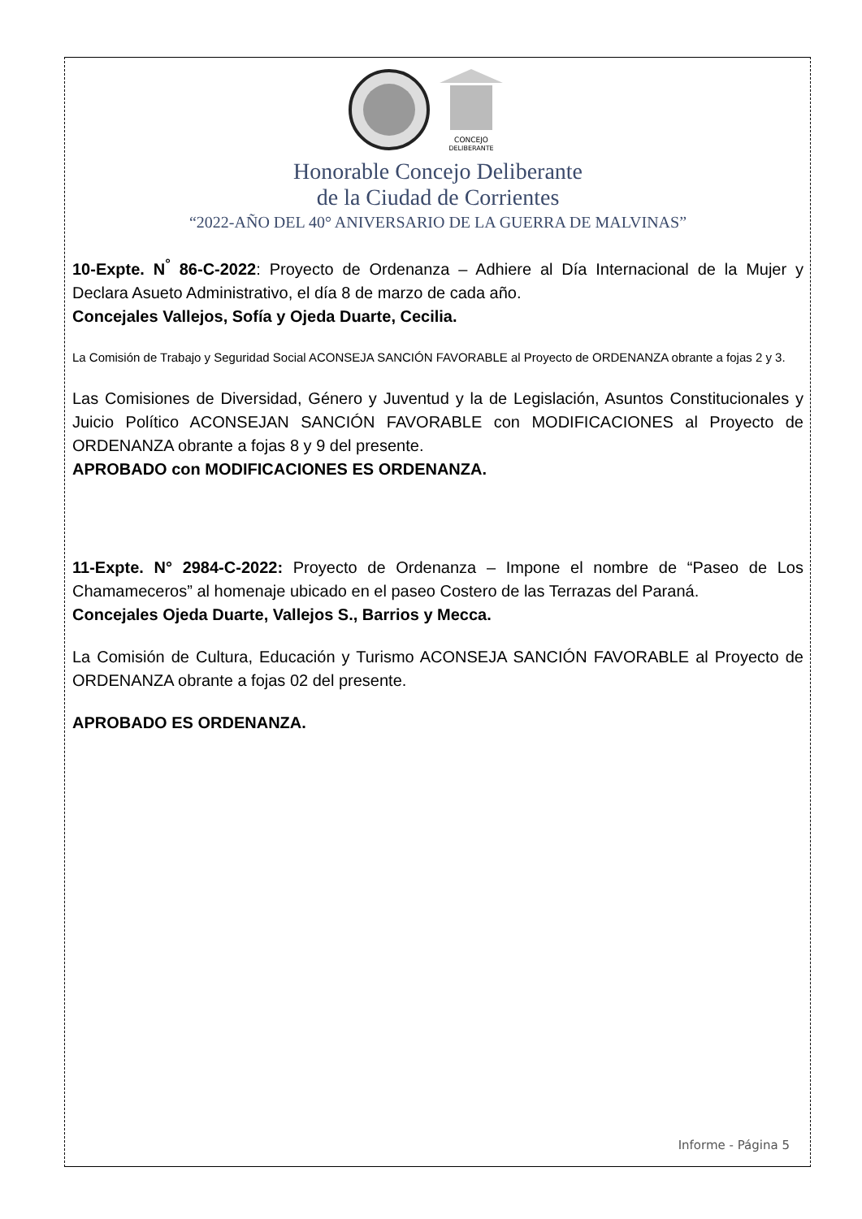CONCEJO
DELIBERANTE
Honorable Concejo Deliberante
de la Ciudad de Corrientes
“2022-AÑO DEL 40° ANIVERSARIO DE LA GUERRA DE MALVINAS”
10-Expte. N<sup>°</sup> 86-C-2022: Proyecto de Ordenanza – Adhiere al Día Internacional de la Mujer y Declara Asueto Administrativo, el día 8 de marzo de cada año.
Concejales Vallejos, Sofía y Ojeda Duarte, Cecilia.
La Comisión de Trabajo y Seguridad Social ACONSEJA SANCIÓN FAVORABLE al Proyecto de ORDENANZA obrante a fojas 2 y 3.
Las Comisiones de Diversidad, Género y Juventud y la de Legislación, Asuntos Constitucionales y Juicio Político ACONSEJAN SANCIÓN FAVORABLE con MODIFICACIONES al Proyecto de ORDENANZA obrante a fojas 8 y 9 del presente.
APROBADO con MODIFICACIONES ES ORDENANZA.
11-Expte. N° 2984-C-2022: Proyecto de Ordenanza – Impone el nombre de “Paseo de Los Chamameceros” al homenaje ubicado en el paseo Costero de las Terrazas del Paraná.
Concejales Ojeda Duarte, Vallejos S., Barrios y Mecca.
La Comisión de Cultura, Educación y Turismo ACONSEJA SANCIÓN FAVORABLE al Proyecto de ORDENANZA obrante a fojas 02 del presente.
APROBADO ES ORDENANZA.
Informe - Página 5